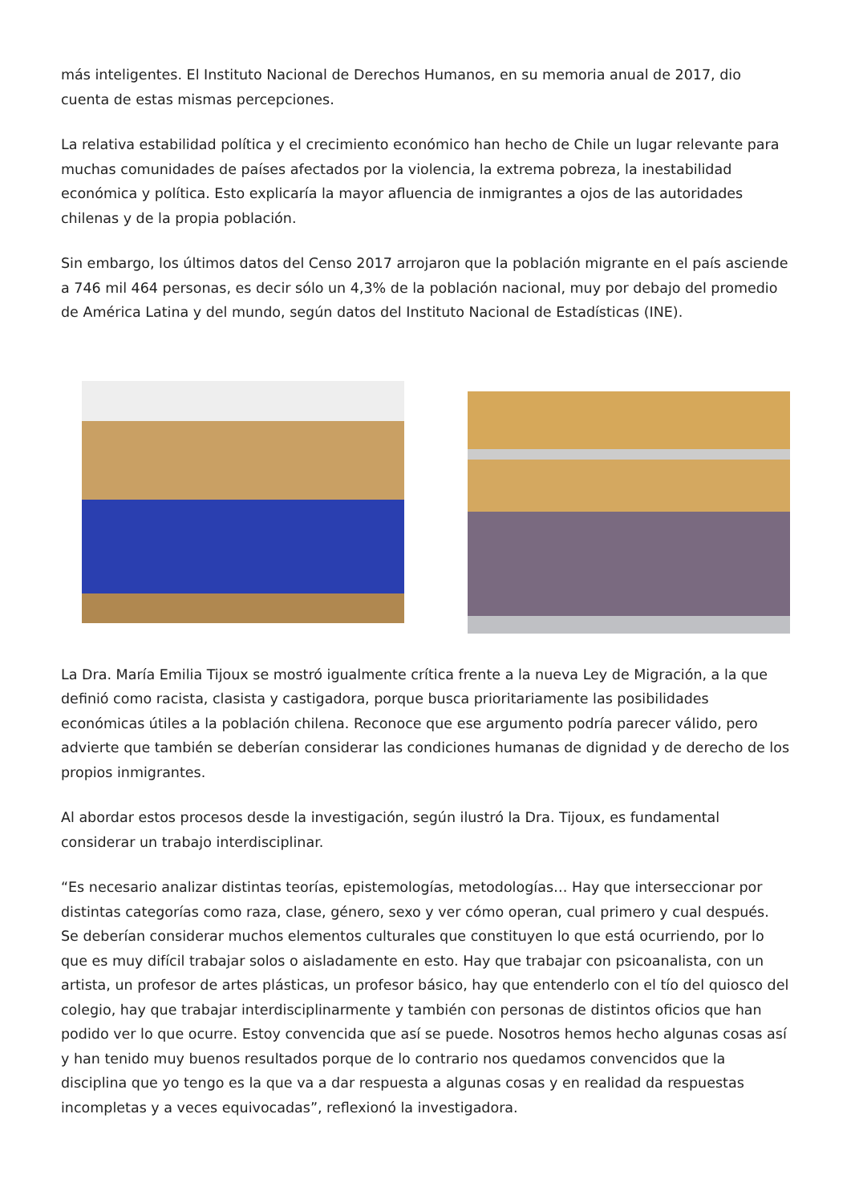más inteligentes. El Instituto Nacional de Derechos Humanos, en su memoria anual de 2017, dio cuenta de estas mismas percepciones.
La relativa estabilidad política y el crecimiento económico han hecho de Chile un lugar relevante para muchas comunidades de países afectados por la violencia, la extrema pobreza, la inestabilidad económica y política. Esto explicaría la mayor afluencia de inmigrantes a ojos de las autoridades chilenas y de la propia población.
Sin embargo, los últimos datos del Censo 2017 arrojaron que la población migrante en el país asciende a 746 mil 464 personas, es decir sólo un 4,3% de la población nacional, muy por debajo del promedio de América Latina y del mundo, según datos del Instituto Nacional de Estadísticas (INE).
La Dra. María Emilia Tijoux se mostró igualmente crítica frente a la nueva Ley de Migración, a la que definió como racista, clasista y castigadora, porque busca prioritariamente las posibilidades económicas útiles a la población chilena. Reconoce que ese argumento podría parecer válido, pero advierte que también se deberían considerar las condiciones humanas de dignidad y de derecho de los propios inmigrantes.
Al abordar estos procesos desde la investigación, según ilustró la Dra. Tijoux, es fundamental considerar un trabajo interdisciplinar.
“Es necesario analizar distintas teorías, epistemologías, metodologías… Hay que interseccionar por distintas categorías como raza, clase, género, sexo y ver cómo operan, cual primero y cual después. Se deberían considerar muchos elementos culturales que constituyen lo que está ocurriendo, por lo que es muy difícil trabajar solos o aisladamente en esto. Hay que trabajar con psicoanalista, con un artista, un profesor de artes plásticas, un profesor básico, hay que entenderlo con el tío del quiosco del colegio, hay que trabajar interdisciplinarmente y también con personas de distintos oficios que han podido ver lo que ocurre. Estoy convencida que así se puede. Nosotros hemos hecho algunas cosas así y han tenido muy buenos resultados porque de lo contrario nos quedamos convencidos que la disciplina que yo tengo es la que va a dar respuesta a algunas cosas y en realidad da respuestas incompletas y a veces equivocadas”, reflexionó la investigadora.